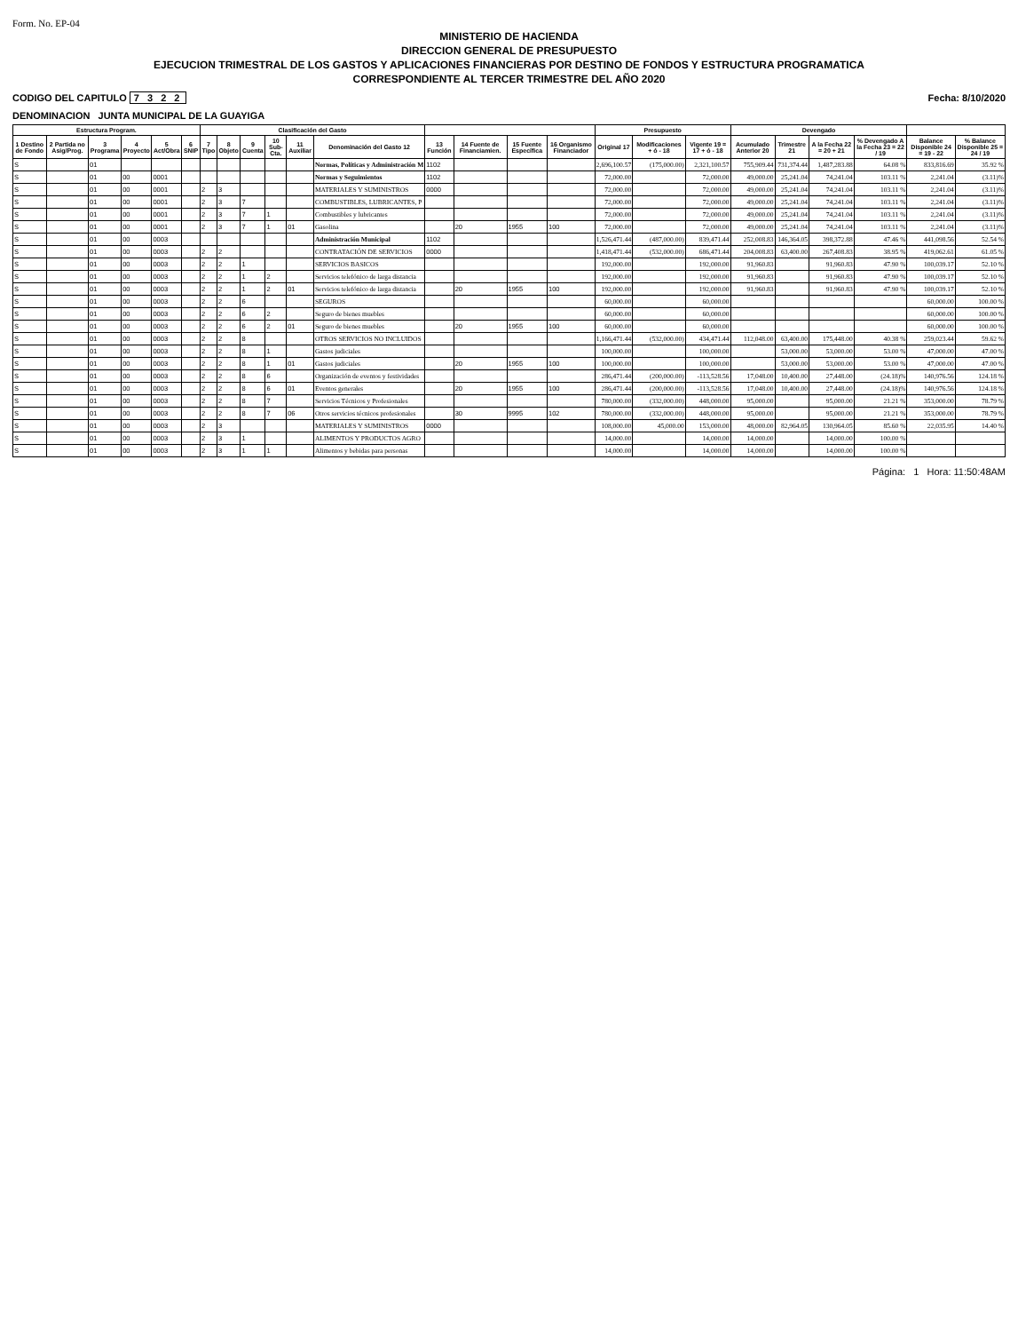Form. No. EP-04
MINISTERIO DE HACIENDA
DIRECCION GENERAL DE PRESUPUESTO
EJECUCION TRIMESTRAL DE LOS GASTOS Y APLICACIONES FINANCIERAS POR DESTINO DE FONDOS Y ESTRUCTURA PROGRAMATICA
CORRESPONDIENTE AL TERCER TRIMESTRE DEL AÑO 2020
CODIGO DEL CAPITULO 7 3 2 2 Fecha: 8/10/2020
DENOMINACION JUNTA MUNICIPAL DE LA GUAYIGA
| Estructura Program. | | | | | | Clasificación del Gasto | | | | | | | | | | Presupuesto | | | Devengado | | | | | |
| --- | --- | --- | --- | --- | --- | --- | --- | --- | --- | --- | --- | --- | --- | --- | --- | --- | --- | --- | --- | --- | --- | --- | --- | --- |
| 1 Destino de Fondo | 2 Partida no Asig/Prog. | 3 Programa | 4 Proyecto | 5 Act/Obra | 6 SNIP | 7 Tipo | 8 Objeto | 9 Cuenta | 10 Sub-Cta. | 11 Auxiliar | Denominación del Gasto 12 | 13 Función | 14 Fuente de Financiamien. | 15 Fuente Específica | 16 Organismo Financiador | Original 17 | Modificaciones + ó - 18 | Vigente 19 = 17 + ó - 18 | Acumulado Anterior 20 | Trimestre 21 | A la Fecha 22 = 20 + 21 | % Devengado A la Fecha 23 = 22 / 19 | Balance Disponible 24 = 19 - 22 | % Balance Disponible 25 = 24 / 19 |
| S | | 01 | | | | | | | | | Normas, Políticas y Administración M | 1102 | | | | 2,696,100.57 | (175,000.00) | 2,321,100.57 | 755,909.44 | 731,374.44 | 1,487,283.88 | 64.08 % | 833,816.69 | 35.92 % |
| S | | 01 | 00 | 0001 | | | | | | | Normas y Seguimientos | 1102 | | | | 72,000.00 | | 72,000.00 | 49,000.00 | 25,241.04 | 74,241.04 | 103.11 % | 2,241.04 | (3.11)% |
| S | | 01 | 00 | 0001 | | 2 | 3 | | | | MATERIALES Y SUMINISTROS | 0000 | | | | 72,000.00 | | 72,000.00 | 49,000.00 | 25,241.04 | 74,241.04 | 103.11 % | 2,241.04 | (3.11)% |
| S | | 01 | 00 | 0001 | | 2 | 3 | 7 | | | COMBUSTIBLES, LUBRICANTES, P | | | | | 72,000.00 | | 72,000.00 | 49,000.00 | 25,241.04 | 74,241.04 | 103.11 % | 2,241.04 | (3.11)% |
| S | | 01 | 00 | 0001 | | 2 | 3 | 7 | 1 | | Combustibles y lubricantes | | | | | 72,000.00 | | 72,000.00 | 49,000.00 | 25,241.04 | 74,241.04 | 103.11 % | 2,241.04 | (3.11)% |
| S | | 01 | 00 | 0001 | | 2 | 3 | 7 | 1 | 01 | Gasolina | | 20 | 1955 | 100 | 72,000.00 | | 72,000.00 | 49,000.00 | 25,241.04 | 74,241.04 | 103.11 % | 2,241.04 | (3.11)% |
| S | | 01 | 00 | 0003 | | | | | | | Administración Municipal | 1102 | | | | 1,526,471.44 | (487,000.00) | 839,471.44 | 252,008.83 | 146,364.05 | 398,372.88 | 47.46 % | 441,098.56 | 52.54 % |
| S | | 01 | 00 | 0003 | | 2 | 2 | | | | CONTRATACIÓN DE SERVICIOS | 0000 | | | | 1,418,471.44 | (532,000.00) | 686,471.44 | 204,008.83 | 63,400.00 | 267,408.83 | 38.95 % | 419,062.61 | 61.05 % |
| S | | 01 | 00 | 0003 | | 2 | 2 | 1 | | | SERVICIOS BASICOS | | | | | 192,000.00 | | 192,000.00 | 91,960.83 | | 91,960.83 | 47.90 % | 100,039.17 | 52.10 % |
| S | | 01 | 00 | 0003 | | 2 | 2 | 1 | 2 | | Servicios telefónico de larga distancia | | | | | 192,000.00 | | 192,000.00 | 91,960.83 | | 91,960.83 | 47.90 % | 100,039.17 | 52.10 % |
| S | | 01 | 00 | 0003 | | 2 | 2 | 1 | 2 | 01 | Servicios telefónico de larga distancia | | 20 | 1955 | 100 | 192,000.00 | | 192,000.00 | 91,960.83 | | 91,960.83 | 47.90 % | 100,039.17 | 52.10 % |
| S | | 01 | 00 | 0003 | | 2 | 2 | 6 | | | SEGUROS | | | | | 60,000.00 | | 60,000.00 | | | | | 60,000.00 | 100.00 % |
| S | | 01 | 00 | 0003 | | 2 | 2 | 6 | 2 | | Seguro de bienes muebles | | | | | 60,000.00 | | 60,000.00 | | | | | 60,000.00 | 100.00 % |
| S | | 01 | 00 | 0003 | | 2 | 2 | 6 | 2 | 01 | Seguro de bienes muebles | | 20 | 1955 | 100 | 60,000.00 | | 60,000.00 | | | | | 60,000.00 | 100.00 % |
| S | | 01 | 00 | 0003 | | 2 | 2 | 8 | | | OTROS SERVICIOS NO INCLUIDOS | | | | | 1,166,471.44 | (532,000.00) | 434,471.44 | 112,048.00 | 63,400.00 | 175,448.00 | 40.38 % | 259,023.44 | 59.62 % |
| S | | 01 | 00 | 0003 | | 2 | 2 | 8 | 1 | | Gastos judiciales | | | | | 100,000.00 | | 100,000.00 | | 53,000.00 | 53,000.00 | 53.00 % | 47,000.00 | 47.00 % |
| S | | 01 | 00 | 0003 | | 2 | 2 | 8 | 1 | 01 | Gastos judiciales | | 20 | 1955 | 100 | 100,000.00 | | 100,000.00 | | 53,000.00 | 53,000.00 | 53.00 % | 47,000.00 | 47.00 % |
| S | | 01 | 00 | 0003 | | 2 | 2 | 8 | 6 | | Organización de eventos y festividades | | | | | 286,471.44 | (200,000.00) | -113,528.56 | 17,048.00 | 10,400.00 | 27,448.00 | (24.18)% | 140,976.56 | 124.18 % |
| S | | 01 | 00 | 0003 | | 2 | 2 | 8 | 6 | 01 | Eventos generales | | 20 | 1955 | 100 | 286,471.44 | (200,000.00) | -113,528.56 | 17,048.00 | 10,400.00 | 27,448.00 | (24.18)% | 140,976.56 | 124.18 % |
| S | | 01 | 00 | 0003 | | 2 | 2 | 8 | 7 | | Servicios Técnicos y Profesionales | | | | | 780,000.00 | (332,000.00) | 448,000.00 | 95,000.00 | | 95,000.00 | 21.21 % | 353,000.00 | 78.79 % |
| S | | 01 | 00 | 0003 | | 2 | 2 | 8 | 7 | 06 | Otros servicios técnicos profesionales | | 30 | 9995 | 102 | 780,000.00 | (332,000.00) | 448,000.00 | 95,000.00 | | 95,000.00 | 21.21 % | 353,000.00 | 78.79 % |
| S | | 01 | 00 | 0003 | | 2 | 3 | | | | MATERIALES Y SUMINISTROS | 0000 | | | | 108,000.00 | 45,000.00 | 153,000.00 | 48,000.00 | 82,964.05 | 130,964.05 | 85.60 % | 22,035.95 | 14.40 % |
| S | | 01 | 00 | 0003 | | 2 | 3 | 1 | | | ALIMENTOS Y PRODUCTOS AGRO | | | | | 14,000.00 | | 14,000.00 | 14,000.00 | | 14,000.00 | 100.00 % | | |
| S | | 01 | 00 | 0003 | | 2 | 3 | 1 | 1 | | Alimentos y bebidas para personas | | | | | 14,000.00 | | 14,000.00 | 14,000.00 | | 14,000.00 | 100.00 % | | |
Página: 1 Hora: 11:50:48AM